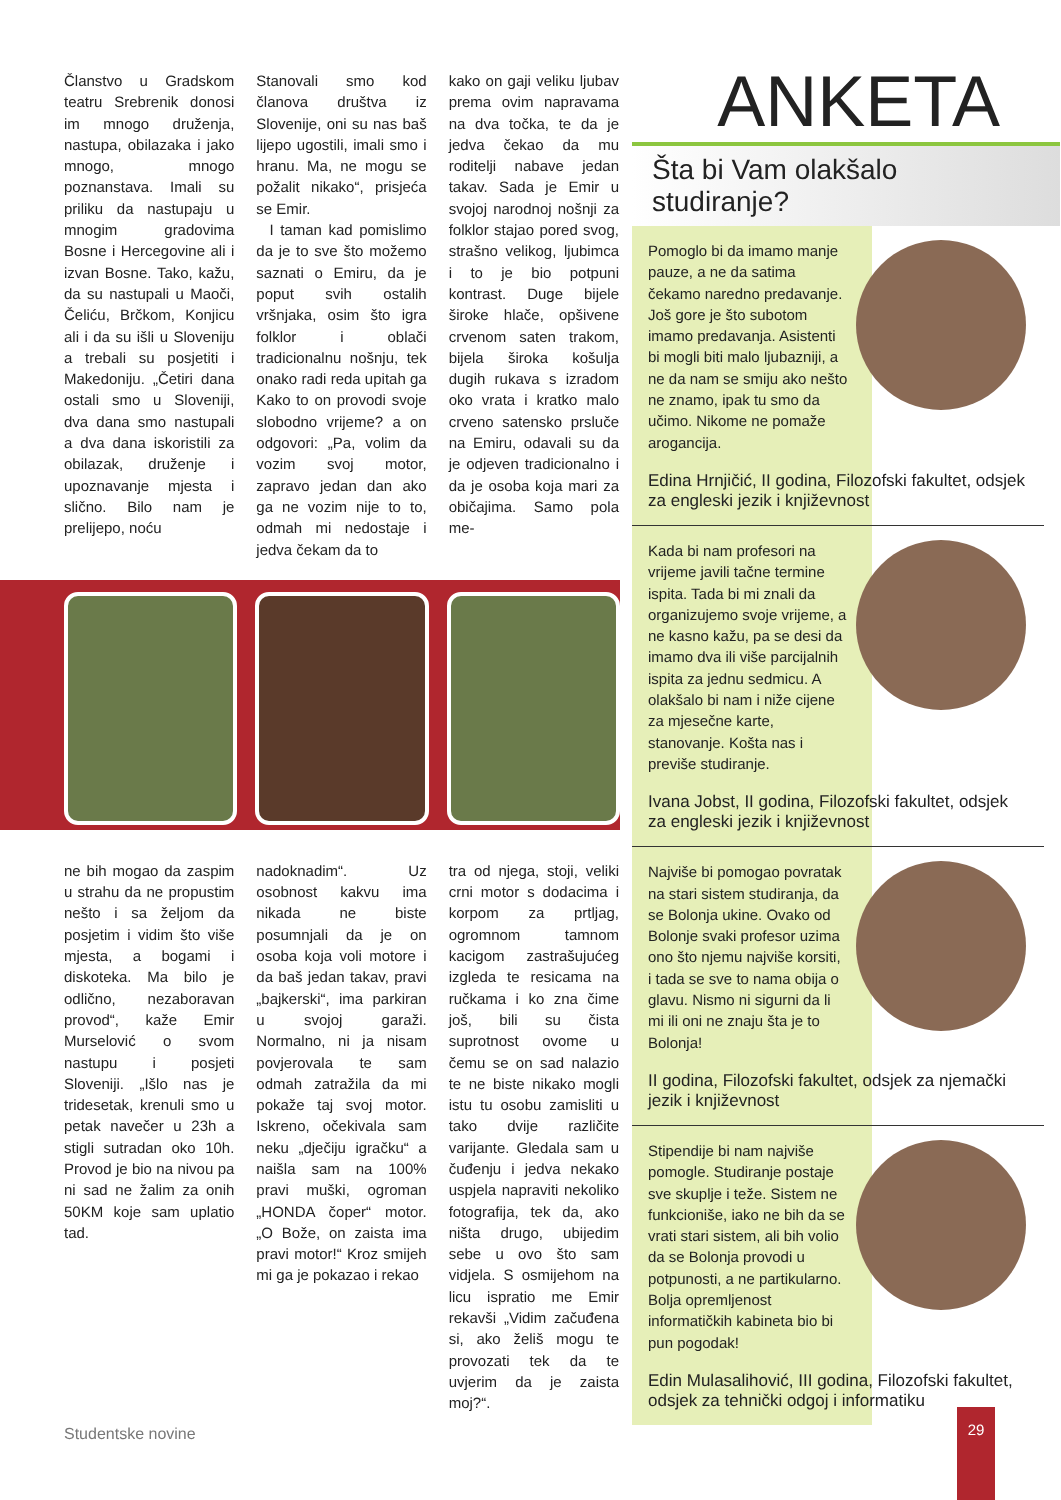Članstvo u Gradskom teatru Srebrenik donosi im mnogo druženja, nastupa, obilazaka i jako mnogo, mnogo poznanstava. Imali su priliku da nastupaju u mnogim gradovima Bosne i Hercegovine ali i izvan Bosne. Tako, kažu, da su nastupali u Maoči, Čeliću, Brčkom, Konjicu ali i da su išli u Sloveniju a trebali su posjetiti i Makedoniju. „Četiri dana ostali smo u Sloveniji, dva dana smo nastupali a dva dana iskoristili za obilazak, druženje i upoznavanje mjesta i slično. Bilo nam je prelijepo, noću
Stanovali smo kod članova društva iz Slovenije, oni su nas baš lijepo ugostili, imali smo i hranu. Ma, ne mogu se požalit nikako“, prisjeća se Emir.
I taman kad pomislimo da je to sve što možemo saznati o Emiru, da je poput svih ostalih vršnjaka, osim što igra folklor i oblači tradicionalnu nošnju, tek onako radi reda upitah ga Kako to on provodi svoje slobodno vrijeme? a on odgovori: „Pa, volim da vozim svoj motor, zapravo jedan dan ako ga ne vozim nije to to, odmah mi nedostaje i jedva čekam da to
kako on gaji veliku ljubav prema ovim napravama na dva točka, te da je jedva čekao da mu roditelji nabave jedan takav. Sada je Emir u svojoj narodnoj nošnji za folklor stajao pored svog, strašno velikog, ljubimca i to je bio potpuni kontrast. Duge bijele široke hlače, opšivene crvenom saten trakom, bijela široka košulja dugih rukava s izradom oko vrata i kratko malo crveno satensko prsluče na Emiru, odavali su da je odjeven tradicionalno i da je osoba koja mari za običajima. Samo pola me-
ne bih mogao da zaspim u strahu da ne propustim nešto i sa željom da posjetim i vidim što više mjesta, a bogami i diskoteka. Ma bilo je odlično, nezaboravan provod“, kaže Emir Murselović o svom nastupu i posjeti Sloveniji. „Išlo nas je tridesetak, krenuli smo u petak navečer u 23h a stigli sutradan oko 10h. Provod je bio na nivou pa ni sad ne žalim za onih 50KM koje sam uplatio tad.
nadoknadim“. Uz osobnost kakvu ima nikada ne biste posumnjali da je on osoba koja voli motore i da baš jedan takav, pravi „bajkerski“, ima parkiran u svojoj garaži. Normalno, ni ja nisam povjerovala te sam odmah zatražila da mi pokaže taj svoj motor. Iskreno, očekivala sam neku „dječiju igračku“ a naišla sam na 100% pravi muški, ogroman „HONDA čoper“ motor. „O Bože, on zaista ima pravi motor!“ Kroz smijeh mi ga je pokazao i rekao
tra od njega, stoji, veliki crni motor s dodacima i korpom za prtljag, ogromnom tamnom kacigom zastrašujućeg izgleda te resicama na ručkama i ko zna čime još, bili su čista suprotnost ovome u čemu se on sad nalazio te ne biste nikako mogli istu tu osobu zamisliti u tako dvije različite varijante. Gledala sam u čuđenju i jedva nekako uspjela napraviti nekoliko fotografija, tek da, ako ništa drugo, ubijedim sebe u ovo što sam vidjela. S osmijehom na licu ispratio me Emir rekavši „Vidim začuđena si, ako želiš mogu te provozati tek da te uvjerim da je zaista moj?“.
ANKETA
Šta bi Vam olakšalo studiranje?
Pomoglo bi da imamo manje pauze, a ne da satima čekamo naredno predavanje. Još gore je što subotom imamo predavanja. Asistenti bi mogli biti malo ljubazniji, a ne da nam se smiju ako nešto ne znamo, ipak tu smo da učimo. Nikome ne pomaže arogancija.
Edina Hrnjičić, II godina, Filozofski fakultet, odsjek za engleski jezik i književnost
Kada bi nam profesori na vrijeme javili tačne termine ispita. Tada bi mi znali da organizujemo svoje vrijeme, a ne kasno kažu, pa se desi da imamo dva ili više parcijalnih ispita za jednu sedmicu. A olakšalo bi nam i niže cijene za mjesečne karte, stanovanje. Košta nas i previše studiranje.
Ivana Jobst, II godina, Filozofski fakultet, odsjek za engleski jezik i književnost
Najviše bi pomogao povratak na stari sistem studiranja, da se Bolonja ukine. Ovako od Bolonje svaki profesor uzima ono što njemu najviše korsiti, i tada se sve to nama obija o glavu. Nismo ni sigurni da li mi ili oni ne znaju šta je to Bolonja!
II godina, Filozofski fakultet, odsjek za njemački jezik i književnost
Stipendije bi nam najviše pomogle. Studiranje postaje sve skuplje i teže. Sistem ne funkcioniše, iako ne bih da se vrati stari sistem, ali bih volio da se Bolonja provodi u potpunosti, a ne partikularno. Bolja opremljenost informatičkih kabineta bio bi pun pogodak!
Edin Mulasalihović, III godina, Filozofski fakultet, odsjek za tehnički odgoj i informatiku
Studentske novine
29